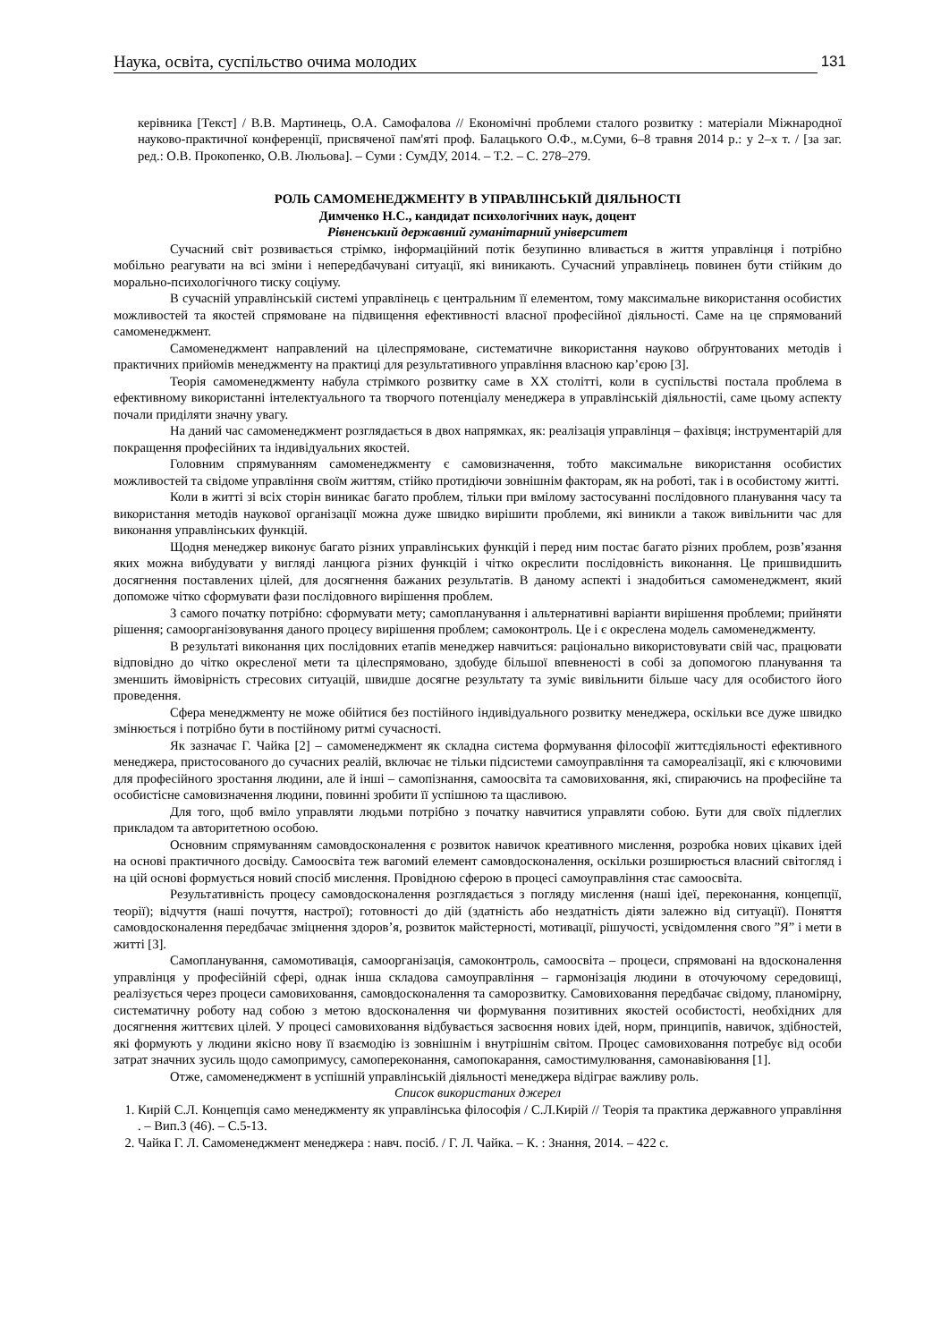Наука, освіта, суспільство очима молодих 131
керівника [Текст] / В.В. Мартинець, О.А. Самофалова // Економічні проблеми сталого розвитку : матеріали Міжнародної науково-практичної конференції, присвяченої пам'яті проф. Балацького О.Ф., м.Суми, 6–8 травня 2014 р.: у 2–х т. / [за заг. ред.: О.В. Прокопенко, О.В. Люльова]. – Суми : СумДУ, 2014. – Т.2. – С. 278–279.
РОЛЬ САМОМЕНЕДЖМЕНТУ В УПРАВЛІНСЬКІЙ ДІЯЛЬНОСТІ
Димченко Н.С., кандидат психологічних наук, доцент
Рівненський державний гуманітарний університет
Сучасний світ розвивається стрімко, інформаційний потік безупинно вливається в життя управлінця і потрібно мобільно реагувати на всі зміни і непередбачувані ситуації, які виникають. Сучасний управлінець повинен бути стійким до морально-психологічного тиску соціуму.
В сучасній управлінській системі управлінець є центральним її елементом, тому максимальне використання особистих можливостей та якостей спрямоване на підвищення ефективності власної професійної діяльності. Саме на це спрямований самоменеджмент.
Самоменеджмент направлений на цілеспрямоване, систематичне використання науково обґрунтованих методів і практичних прийомів менеджменту на практиці для результативного управління власною кар’єрою [3].
Теорія самоменеджменту набула стрімкого розвитку саме в ХХ столітті, коли в суспільстві постала проблема в ефективному використанні інтелектуального та творчого потенціалу менеджера в управлінській діяльностіі, саме цьому аспекту почали приділяти значну увагу.
На даний час самоменеджмент розглядається в двох напрямках, як: реалізація управлінця – фахівця; інструментарій для покращення професійних та індивідуальних якостей.
Головним спрямуванням самоменеджменту є самовизначення, тобто максимальне використання особистих можливостей та свідоме управління своїм життям, стійко протидіючи зовнішнім факторам, як на роботі, так і в особистому житті.
Коли в житті зі всіх сторін виникає багато проблем, тільки при вмілому застосуванні послідовного планування часу та використання методів наукової організації можна дуже швидко вирішити проблеми, які виникли а також вивільнити час для виконання управлінських функцій.
Щодня менеджер виконує багато різних управлінських функцій і перед ним постає багато різних проблем, розв’язання яких можна вибудувати у вигляді ланцюга різних функцій і чітко окреслити послідовність виконання. Це пришвидшить досягнення поставлених цілей, для досягнення бажаних результатів. В даному аспекті і знадобиться самоменеджмент, який допоможе чітко сформувати фази послідовного вирішення проблем.
З самого початку потрібно: сформувати мету; самопланування і альтернативні варіанти вирішення проблеми; прийняти рішення; самоорганізовування даного процесу вирішення проблем; самоконтроль. Це і є окреслена модель самоменеджменту.
В результаті виконання цих послідовних етапів менеджер навчиться: раціонально використовувати свій час, працювати відповідно до чітко окресленої мети та цілеспрямовано, здобуде більшої впевненості в собі за допомогою планування та зменшить ймовірність стресових ситуацій, швидше досягне результату та зуміє вивільнити більше часу для особистого його проведення.
Сфера менеджменту не може обійтися без постійного індивідуального розвитку менеджера, оскільки все дуже швидко змінюється і потрібно бути в постійному ритмі сучасності.
Як зазначає Г. Чайка [2] – самоменеджмент як складна система формування філософії життєдіяльності ефективного менеджера, пристосованого до сучасних реалій, включає не тільки підсистеми самоуправління та самореалізації, які є ключовими для професійного зростання людини, але й інші – самопізнання, самоосвіта та самовиховання, які, спираючись на професійне та особистісне самовизначення людини, повинні зробити її успішною та щасливою.
Для того, щоб вміло управляти людьми потрібно з початку навчитися управляти собою. Бути для своїх підлеглих прикладом та авторитетною особою.
Основним спрямуванням самовдосконалення є розвиток навичок креативного мислення, розробка нових цікавих ідей на основі практичного досвіду. Самоосвіта теж вагомий елемент самовдосконалення, оскільки розширюється власний світогляд і на цій основі формується новий спосіб мислення. Провідною сферою в процесі самоуправління стає самоосвіта.
Результативність процесу самовдосконалення розглядається з погляду мислення (наші ідеї, переконання, концепції, теорії); відчуття (наші почуття, настрої); готовності до дій (здатність або нездатність діяти залежно від ситуації). Поняття самовдосконалення передбачає зміцнення здоров’я, розвиток майстерності, мотивації, рішучості, усвідомлення свого ”Я” і мети в житті [3].
Самопланування, самомотивація, самоорганізація, самоконтроль, самоосвіта – процеси, спрямовані на вдосконалення управлінця у професійній сфері, однак інша складова самоуправління – гармонізація людини в оточуючому середовищі, реалізується через процеси самовиховання, самовдосконалення та саморозвитку. Самовиховання передбачає свідому, планомірну, систематичну роботу над собою з метою вдосконалення чи формування позитивних якостей особистості, необхідних для досягнення життєвих цілей. У процесі самовиховання відбувається засвоєння нових ідей, норм, принципів, навичок, здібностей, які формують у людини якісно нову її взаємодію із зовнішнім і внутрішнім світом. Процес самовиховання потребує від особи затрат значних зусиль щодо самопримусу, самопереконання, самопокарання, самостимулювання, самонавіювання [1].
Отже, самоменеджмент в успішній управлінській діяльності менеджера відіграє важливу роль.
Список використаних джерел
1. Кирій С.Л. Концепція само менеджменту як управлінська філософія / С.Л.Кирій // Теорія та практика державного управління . – Вип.3 (46). – С.5-13.
2. Чайка Г. Л. Самоменеджмент менеджера : навч. посіб. / Г. Л. Чайка. – К. : Знання, 2014. – 422 с.